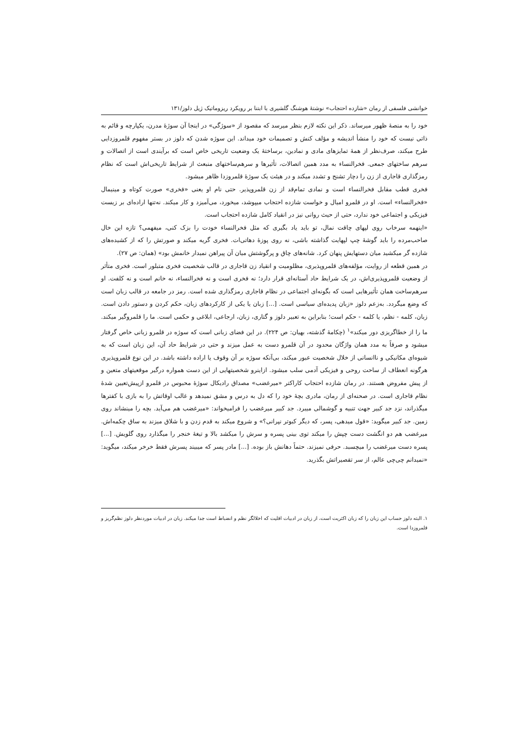خوانشی فلسفی از رمان «شازده احتجاب» نوشتهٔ هوشنگ گلشیری با ابتنا بر رویکرد ریزوماتیک ژیل دلوز/۱۳۱
خود را به منصهٔ ظهور میرساند. ذکر این نکته لازم بنظر میرسد که مقصود از «سوژگی» در اینجا آن سوژهٔ مدرن، یکپارچه و قائم به ذاتی نیست که خود را منشأ اندیشه و مؤلف کنش و تصمیمات خود میداند. این سوژه شدن که دلوز در بستر مفهوم قلمروزدایی طرح میکند، صرف‌نظر از همهٔ تمایزهای مادی و نمادین، برساختهٔ یک وضعیت تاریخی خاص است که برآیندی است از اتصالات و سرهم ساختهای جمعی. فخرالنساء به مدد همین اتصالات، تأثیرها و سرهم‌ساختهای منبعث از شرایط تاریخی‌اش است که نظام رمزگذاری قاجاری از زن را دچار تشنج و تشدد میکند و در هیئت یک سوژهٔ قلمروزدا ظاهر میشود.
فخری قطب مقابل فخرالنساء است و نمادی تمام‌قد از زن قلمروپذیر. حتی نام او یعنی «فخری» صورت کوتاه و مینیمال «فخرالنساء» است. او در قلمرو امیال و خواست شازده احتجاب میپوشد، میخورد، می‌آمیزد و کار میکند. نه‌تنها اراده‌ای بر زیست فیزیکی و اجتماعی خود ندارد، حتی از حیث روانی نیز در انقیاد کامل شازده احتجاب است.
«اینهمه سرخاب روی لپهای چاقت نمال، تو باید یاد بگیری که مثل فخرالنساء خودت را بزک کنی، میفهمی؟ تازه این خال صاحب‌مرده را باید گوشهٔ چپ لپهایت گذاشته باشی، نه روی پوزهٔ دهاتی‌ات. فخری گریه میکند و صورتش را که از کشیده‌های شازده گر میکشید میان دستهایش پنهان کرد. شانه‌های چاق و پرگوشتش میان آن پیراهن نمیدار خانمش بود» (همان: ص ۲۷).
در همین قطعه از روایت، مؤلفه‌های قلمروپذیری، مظلومیت و انقیاد زن قاجاری در قالب شخصیت فخری متبلور است. فخری متأثر از وضعیت قلمروپذیری‌اش، در یک شرایط حاد آستانه‌ای قرار دارد؛ نه فخری است و نه فخرالنساء، نه خانم است و نه کلفت. او سرهم‌ساخت همان تأثیرهایی است که بگونه‌ای اجتماعی در نظام قاجاری رمزگذاری شده است. رمز در جامعه در قالب زبان است که وضع میگردد. به‌زعم دلوز «زبان پدیده‌ای سیاسی است. [...] زبان یا یکی از کارکردهای زبان، حکم کردن و دستور دادن است. زبان، کلمه - نظم، یا کلمه - حکم است؛ بنابراین به تعبیر دلوز و گتاری، زبان، ارجاعی، ابلاغی و حکمی است. ما را قلمروگیر میکند. ما را از خطاگریزی دور میکند»<sup>۱</sup> (چکامهٔ گذشته، بهیان: ص ۲۲۴). در این فضای زبانی است که سوژه در قلمرو زبانی خاص گرفتار میشود و صرفاً به مدد همان واژگان محدود در آن قلمرو دست به عمل میزند و حتی در شرایط حاد آن، این زبان است که به شیوه‌ای مکانیکی و ناانسانی از خلال شخصیت عبور میکند، بی‌آنکه سوژه بر آن وقوف یا اراده داشته باشد. در این نوع قلمروپذیری هرگونه انعطاف از ساحت روحی و فیزیکی آدمی سلب میشود. ازاینرو شخصیتهایی از این دست همواره درگیر موقعیتهای متعین و از پیش مفروض هستند. در رمان شازده احتجاب کاراکتر «میرغضب» مصداق رادیکال سوژهٔ محبوس در قلمرو ازپیش‌تعیین شدهٔ نظام قاجاری است. در صحنه‌ای از رمان، مادری بچهٔ خود را که دل به درس و مشق نمیدهد و غالب اوقاتش را به بازی با کفترها میگذراند، نزد جد کبیر جهت تنبیه و گوشمالی میبرد. جد کبیر میرغضب را فرامیخواند: «میرغضب هم می‌آید. بچه را مینشاند روی زمین. جد کبیر میگوید: «قول میدهی، پسر، که دیگر کبوتر نپرانی؟» و شروع میکند به قدم زدن و با شلاق میزند به ساق چکمه‌اش. میرغضب هم دو انگشت دست چپش را میکند توی بینی پسره و سرش را میکشد بالا و تیغهٔ خنجر را میگذارد روی گلویش. [...] پسره دست میرغضب را میچسبد. حرفی نمیزند. حتماً دهانش باز بوده. [...] مادر پسر که میبیند پسرش فقط خرخر میکند، میگوید: «نمیدانم چی‌چی عالم، از سر تقصیراتش بگذرید.
۱. البته دلوز حساب این زبان را که زبان اکثریت است، از زبان در ادبیات اقلیت که اخلالگر نظم و انضباط است جدا میکند. زبان در ادبیات موردنظر دلوز نظم‌گریز و قلمروزدا است.